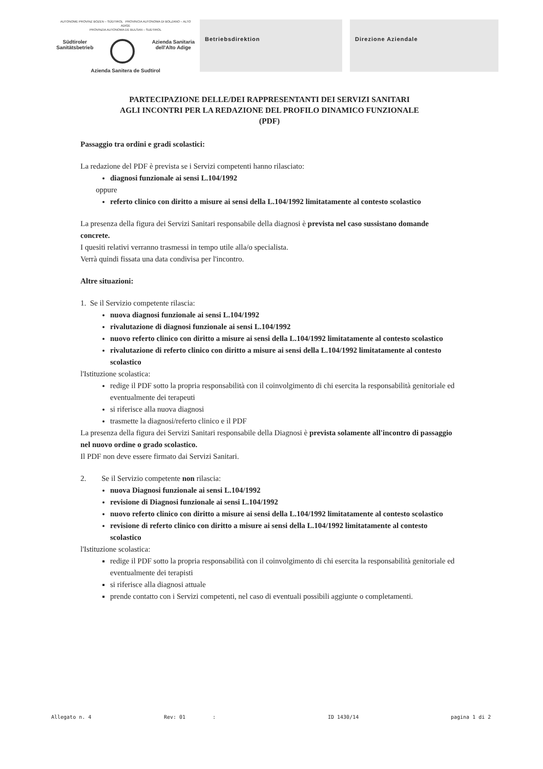AUTONOME PROVINZ BOZEN – SÜDTIROL PROVINCIA AUTONOMA DI BOLZANO – ALTO ADIGE
PROVINZIA AUTONOMA DE BULSAN – SUDTIROL
Südtiroler
Sanitätsbetrieb Azienda Sanitaria
dell'Alto Adige
Azienda Sanitera de Sudtirol
Betriebsdirektion Direzione Aziendale
PARTECIPAZIONE DELLE/DEI RAPPRESENTANTI DEI SERVIZI SANITARI
AGLI INCONTRI PER LA REDAZIONE DEL PROFILO DINAMICO FUNZIONALE
(PDF)
Passaggio tra ordini e gradi scolastici:
La redazione del PDF è prevista se i Servizi competenti hanno rilasciato:
diagnosi funzionale ai sensi L.104/1992
oppure
referto clinico con diritto a misure ai sensi della L.104/1992 limitatamente al contesto scolastico
La presenza della figura dei Servizi Sanitari responsabile della diagnosi è prevista nel caso sussistano domande concrete.
I quesiti relativi verranno trasmessi in tempo utile alla/o specialista.
Verrà quindi fissata una data condivisa per l'incontro.
Altre situazioni:
1. Se il Servizio competente rilascia:
nuova diagnosi funzionale ai sensi L.104/1992
rivalutazione di diagnosi funzionale ai sensi L.104/1992
nuovo referto clinico con diritto a misure ai sensi della L.104/1992 limitatamente al contesto scolastico
rivalutazione di referto clinico con diritto a misure ai sensi della L.104/1992 limitatamente al contesto scolastico
l'Istituzione scolastica:
redige il PDF sotto la propria responsabilità con il coinvolgimento di chi esercita la responsabilità genitoriale ed eventualmente dei terapeuti
si riferisce alla nuova diagnosi
trasmette la diagnosi/referto clinico e il PDF
La presenza della figura dei Servizi Sanitari responsabile della Diagnosi è prevista solamente all'incontro di passaggio nel nuovo ordine o grado scolastico.
Il PDF non deve essere firmato dai Servizi Sanitari.
2. Se il Servizio competente non rilascia:
nuova Diagnosi funzionale ai sensi L.104/1992
revisione di Diagnosi funzionale ai sensi L.104/1992
nuovo referto clinico con diritto a misure ai sensi della L.104/1992 limitatamente al contesto scolastico
revisione di referto clinico con diritto a misure ai sensi della L.104/1992 limitatamente al contesto scolastico
l'Istituzione scolastica:
redige il PDF sotto la propria responsabilità con il coinvolgimento di chi esercita la responsabilità genitoriale ed eventualmente dei terapisti
si riferisce alla diagnosi attuale
prende contatto con i Servizi competenti, nel caso di eventuali possibili aggiunte o completamenti.
Allegato n. 4 Rev: 01: ID 1430/14 pagina 1 di 2